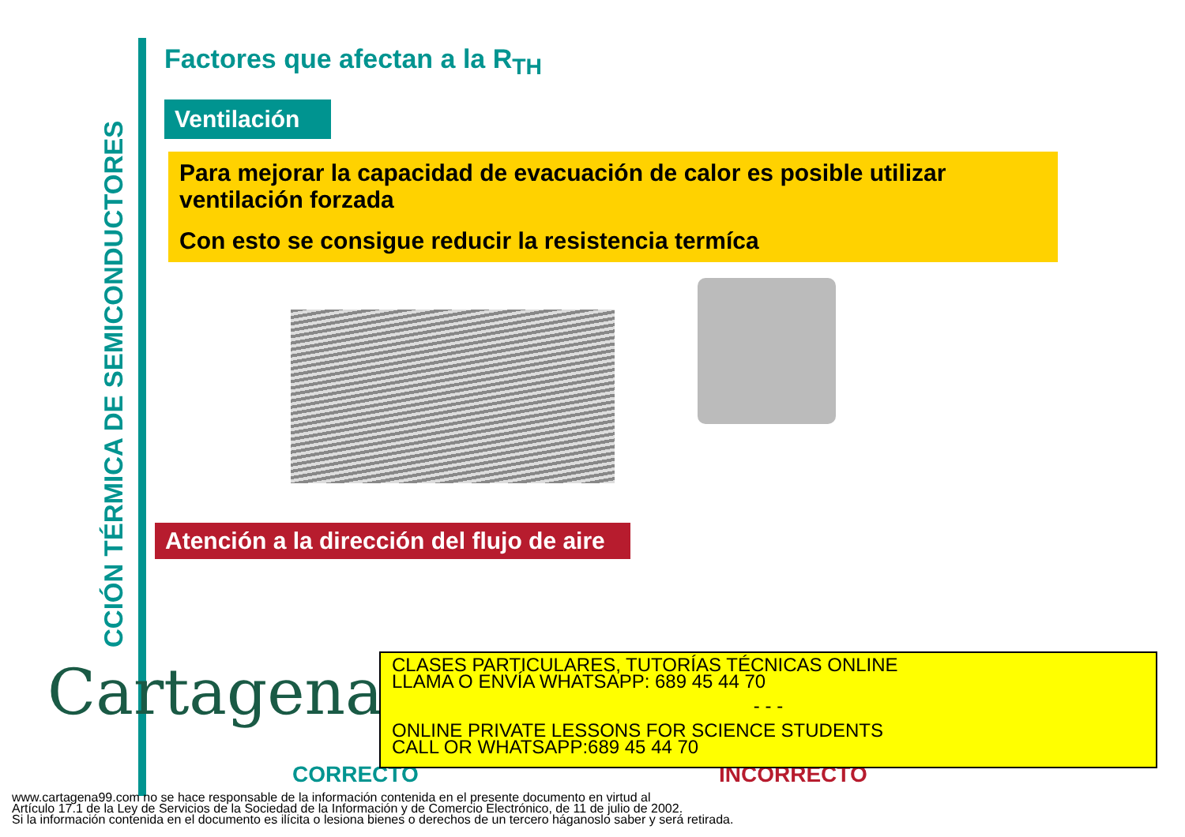CCIÓN TÉRMICA DE SEMICONDUCTORES
Factores que afectan a la R<sub>TH</sub>
Ventilación
Para mejorar la capacidad de evacuación de calor es posible utilizar ventilación forzada
Con esto se consigue reducir la resistencia termíca
Atención a la dirección del flujo de aire
Cartagena99
CORRECTO INCORRECTO
CLASES PARTICULARES, TUTORÍAS TÉCNICAS ONLINE
LLAMA O ENVÍA WHATSAPP: 689 45 44 70
- - -
ONLINE PRIVATE LESSONS FOR SCIENCE STUDENTS
CALL OR WHATSAPP:689 45 44 70
www.cartagena99.com no se hace responsable de la información contenida en el presente documento en virtud al
Artículo 17.1 de la Ley de Servicios de la Sociedad de la Información y de Comercio Electrónico, de 11 de julio de 2002.
Si la información contenida en el documento es ilícita o lesiona bienes o derechos de un tercero háganoslo saber y será retirada.